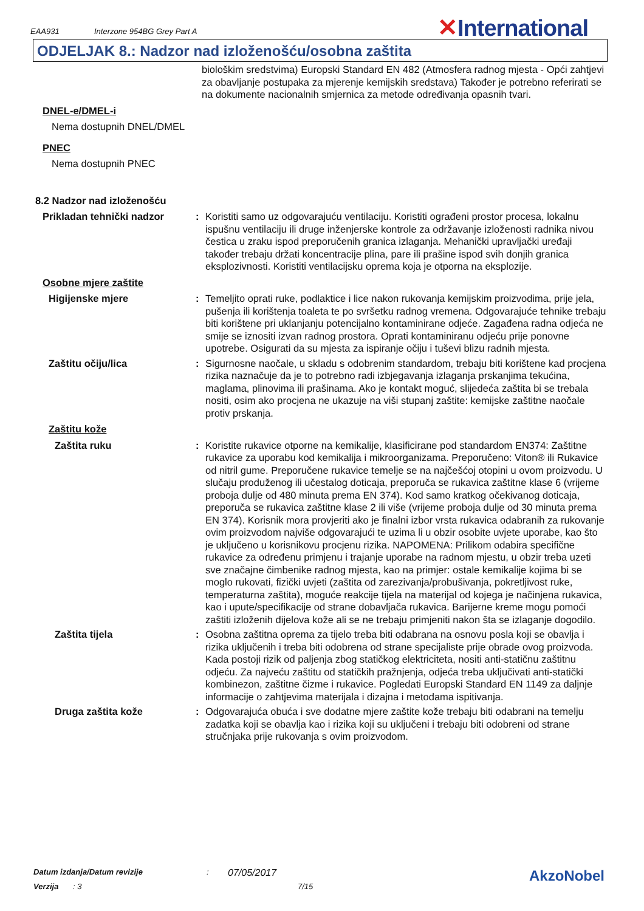EAA931 Interzone 954BG Grey Part A ✕International
ODJELJAK 8.: Nadzor nad izloženošću/osobna zaštita
biološkim sredstvima) Europski Standard EN 482 (Atmosfera radnog mjesta - Opći zahtjevi za obavljanje postupaka za mjerenje kemijskih sredstava) Također je potrebno referirati se na dokumente nacionalnih smjernica za metode određivanja opasnih tvari.
DNEL-e/DMEL-i
Nema dostupnih DNEL/DMEL
PNEC
Nema dostupnih PNEC
8.2 Nadzor nad izloženošću
Prikladan tehnički nadzor : Koristiti samo uz odgovarajuću ventilaciju. Koristiti ograđeni prostor procesa, lokalnu ispušnu ventilaciju ili druge inženjerske kontrole za održavanje izloženosti radnika nivou čestica u zraku ispod preporučenih granica izlaganja. Mehanički upravljački uređaji također trebaju držati koncentracije plina, pare ili prašine ispod svih donjih granica eksplozivnosti. Koristiti ventilacijsku oprema koja je otporna na eksplozije.
Osobne mjere zaštite
Higijenske mjere : Temeljito oprati ruke, podlaktice i lice nakon rukovanja kemijskim proizvodima, prije jela, pušenja ili korištenja toaleta te po svršetku radnog vremena. Odgovarajuće tehnike trebaju biti korištene pri uklanjanju potencijalno kontaminirane odjeće. Zagađena radna odjeća ne smije se iznositi izvan radnog prostora. Oprati kontaminiranu odjeću prije ponovne upotrebe. Osigurati da su mjesta za ispiranje očiju i tuševi blizu radnih mjesta.
Zaštitu očiju/lica : Sigurnosne naočale, u skladu s odobrenim standardom, trebaju biti korištene kad procjena rizika naznačuje da je to potrebno radi izbjegavanja izlaganja prskanjima tekućina, maglama, plinovima ili prašinama. Ako je kontakt moguć, slijedeća zaštita bi se trebala nositi, osim ako procjena ne ukazuje na viši stupanj zaštite: kemijske zaštitne naočale protiv prskanja.
Zaštitu kože
Zaštita ruku : Koristite rukavice otporne na kemikalije, klasificirane pod standardom EN374: Zaštitne rukavice za uporabu kod kemikalija i mikroorganizama. Preporučeno: Viton® ili Rukavice od nitril gume. Preporučene rukavice temelje se na najčešćoj otopini u ovom proizvodu. U slučaju produženog ili učestalog doticaja, preporuča se rukavica zaštitne klase 6 (vrijeme proboja dulje od 480 minuta prema EN 374). Kod samo kratkog očekivanog doticaja, preporuča se rukavica zaštitne klase 2 ili više (vrijeme proboja dulje od 30 minuta prema EN 374). Korisnik mora provjeriti ako je finalni izbor vrsta rukavica odabranih za rukovanje ovim proizvodom najviše odgovarajući te uzima li u obzir osobite uvjete uporabe, kao što je uključeno u korisnikovu procjenu rizika. NAPOMENA: Prilikom odabira specifične rukavice za određenu primjenu i trajanje uporabe na radnom mjestu, u obzir treba uzeti sve značajne čimbenike radnog mjesta, kao na primjer: ostale kemikalije kojima bi se moglo rukovati, fizički uvjeti (zaštita od zarezivanja/probušivanja, pokretljivost ruke, temperaturna zaštita), moguće reakcije tijela na materijal od kojega je načinjena rukavica, kao i upute/specifikacije od strane dobavljača rukavica. Barijerne kreme mogu pomoći zaštiti izloženih dijelova kože ali se ne trebaju primjeniti nakon šta se izlaganje dogodilo.
Zaštita tijela : Osobna zaštitna oprema za tijelo treba biti odabrana na osnovu posla koji se obavlja i rizika uključenih i treba biti odobrena od strane specijaliste prije obrade ovog proizvoda. Kada postoji rizik od paljenja zbog statičkog elektriciteta, nositi anti-statičnu zaštitnu odjeću. Za najveću zaštitu od statičkih pražnjenja, odjeća treba uključivati anti-statički kombinezon, zaštitne čizme i rukavice. Pogledati Europski Standard EN 1149 za daljnje informacije o zahtjevima materijala i dizajna i metodama ispitivanja.
Druga zaštita kože : Odgovarajuća obuća i sve dodatne mjere zaštite kože trebaju biti odabrani na temelju zadatka koji se obavlja kao i rizika koji su uključeni i trebaju biti odobreni od strane stručnjaka prije rukovanja s ovim proizvodom.
Datum izdanja/Datum revizije: 07/05/2017 AkzoNobel
Verzija: 3 7/15